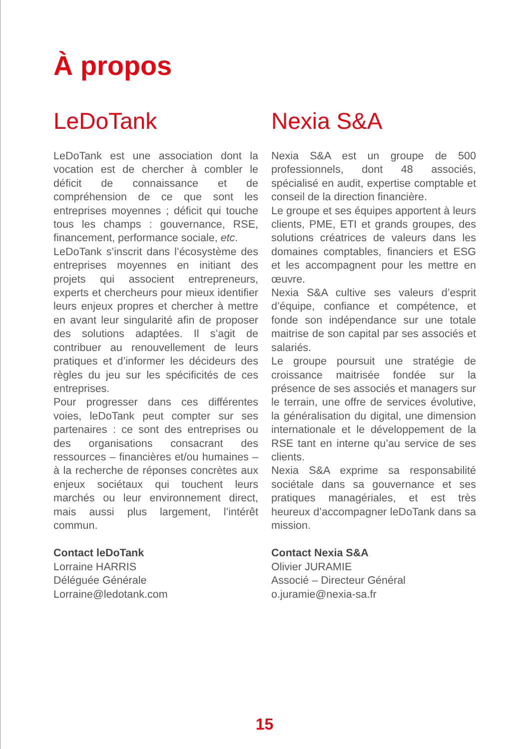À propos
LeDoTank
LeDoTank est une association dont la vocation est de chercher à combler le déficit de connaissance et de compréhension de ce que sont les entreprises moyennes ; déficit qui touche tous les champs : gouvernance, RSE, financement, performance sociale, etc.
LeDoTank s’inscrit dans l’écosystème des entreprises moyennes en initiant des projets qui associent entrepreneurs, experts et chercheurs pour mieux identifier leurs enjeux propres et chercher à mettre en avant leur singularité afin de proposer des solutions adaptées. Il s’agit de contribuer au renouvellement de leurs pratiques et d’informer les décideurs des règles du jeu sur les spécificités de ces entreprises.
Pour progresser dans ces différentes voies, leDoTank peut compter sur ses partenaires : ce sont des entreprises ou des organisations consacrant des ressources – financières et/ou humaines – à la recherche de réponses concrètes aux enjeux sociétaux qui touchent leurs marchés ou leur environnement direct, mais aussi plus largement, l’intérêt commun.
Contact leDoTank
Lorraine HARRIS
Déléguée Générale
Lorraine@ledotank.com
Nexia S&A
Nexia S&A est un groupe de 500 professionnels, dont 48 associés, spécialisé en audit, expertise comptable et conseil de la direction financière.
Le groupe et ses équipes apportent à leurs clients, PME, ETI et grands groupes, des solutions créatrices de valeurs dans les domaines comptables, financiers et ESG et les accompagnent pour les mettre en œuvre.
Nexia S&A cultive ses valeurs d’esprit d’équipe, confiance et compétence, et fonde son indépendance sur une totale maitrise de son capital par ses associés et salariés.
Le groupe poursuit une stratégie de croissance maitrisée fondée sur la présence de ses associés et managers sur le terrain, une offre de services évolutive, la généralisation du digital, une dimension internationale et le développement de la RSE tant en interne qu’au service de ses clients.
Nexia S&A exprime sa responsabilité sociétale dans sa gouvernance et ses pratiques managériales, et est très heureux d’accompagner leDoTank dans sa mission.
Contact Nexia S&A
Olivier JURAMIE
Associé – Directeur Général
o.juramie@nexia-sa.fr
15